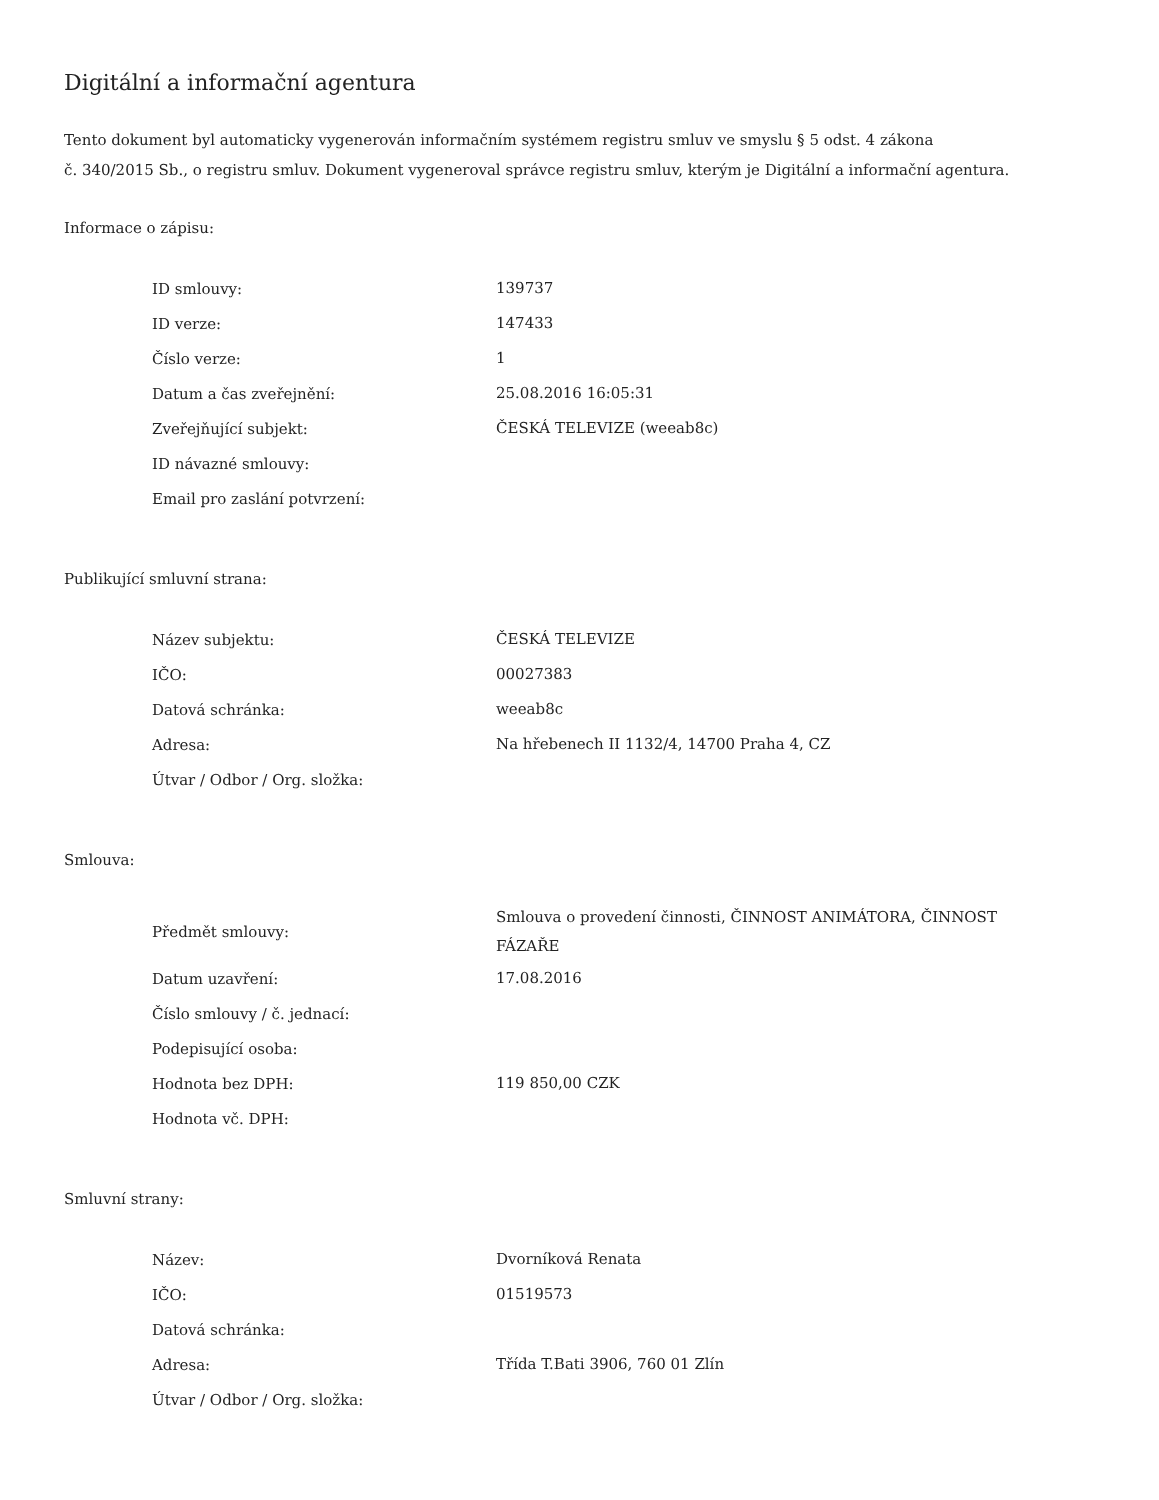Digitální a informační agentura
Tento dokument byl automaticky vygenerován informačním systémem registru smluv ve smyslu § 5 odst. 4 zákona
č. 340/2015 Sb., o registru smluv. Dokument vygeneroval správce registru smluv, kterým je Digitální a informační agentura.
Informace o zápisu:
| ID smlouvy: | 139737 |
| ID verze: | 147433 |
| Číslo verze: | 1 |
| Datum a čas zveřejnění: | 25.08.2016 16:05:31 |
| Zveřejňující subjekt: | ČESKÁ TELEVIZE (weeab8c) |
| ID návazné smlouvy: | |
| Email pro zaslání potvrzení: | |
Publikující smluvní strana:
| Název subjektu: | ČESKÁ TELEVIZE |
| IČO: | 00027383 |
| Datová schránka: | weeab8c |
| Adresa: | Na hřebenech II 1132/4, 14700 Praha 4, CZ |
| Útvar / Odbor / Org. složka: | |
Smlouva:
| Předmět smlouvy: | Smlouva o provedení činnosti, ČINNOST ANIMÁTORA, ČINNOST FÁZAŘE |
| Datum uzavření: | 17.08.2016 |
| Číslo smlouvy / č. jednací: | |
| Podepisující osoba: | |
| Hodnota bez DPH: | 119 850,00 CZK |
| Hodnota vč. DPH: | |
Smluvní strany:
| Název: | Dvorníková Renata |
| IČO: | 01519573 |
| Datová schránka: | |
| Adresa: | Třída T.Bati 3906, 760 01 Zlín |
| Útvar / Odbor / Org. složka: | |